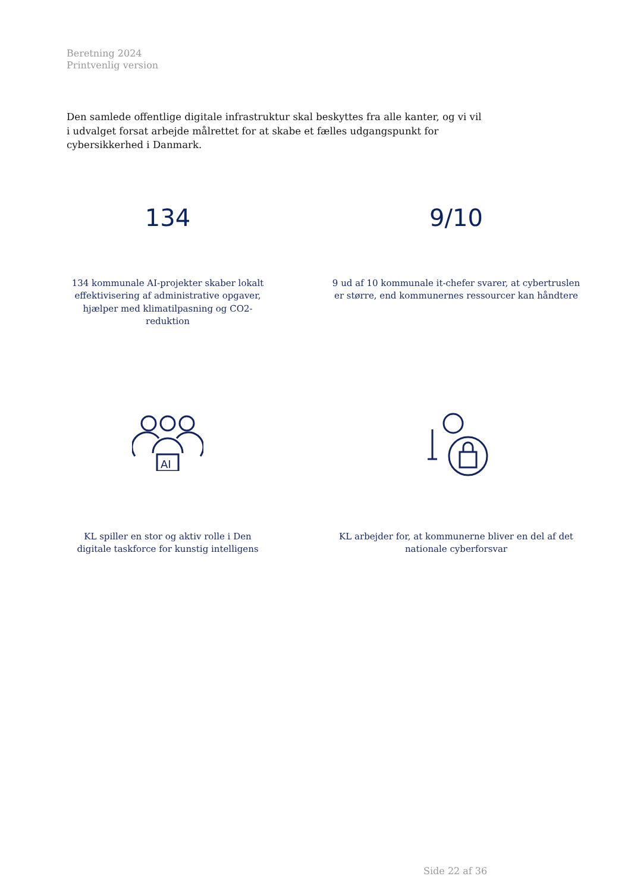Beretning 2024
Printvenlig version
Den samlede offentlige digitale infrastruktur skal beskyttes fra alle kanter, og vi vil i udvalget forsat arbejde målrettet for at skabe et fælles udgangspunkt for cybersikkerhed i Danmark.
134
134 kommunale AI-projekter skaber lokalt effektivisering af administrative opgaver, hjælper med klimatilpasning og CO2-reduktion
9/10
9 ud af 10 kommunale it-chefer svarer, at cybertruslen er større, end kommunernes ressourcer kan håndtere
AI
KL spiller en stor og aktiv rolle i Den digitale taskforce for kunstig intelligens
KL arbejder for, at kommunerne bliver en del af det nationale cyberforsvar
Side 22 af 36